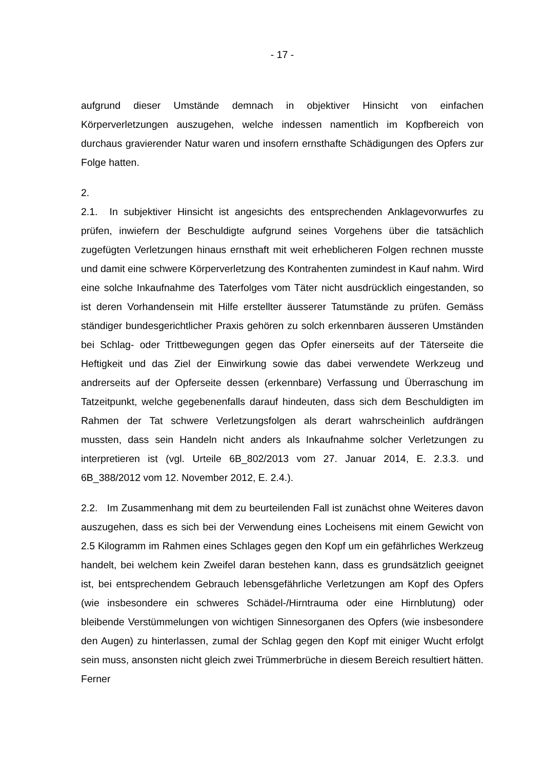- 17 -
aufgrund dieser Umstände demnach in objektiver Hinsicht von einfachen Körperverletzungen auszugehen, welche indessen namentlich im Kopfbereich von durchaus gravierender Natur waren und insofern ernsthafte Schädigungen des Opfers zur Folge hatten.
2.
2.1. In subjektiver Hinsicht ist angesichts des entsprechenden Anklagevorwurfes zu prüfen, inwiefern der Beschuldigte aufgrund seines Vorgehens über die tatsächlich zugefügten Verletzungen hinaus ernsthaft mit weit erheblicheren Folgen rechnen musste und damit eine schwere Körperverletzung des Kontrahenten zumindest in Kauf nahm. Wird eine solche Inkaufnahme des Taterfolges vom Täter nicht ausdrücklich eingestanden, so ist deren Vorhandensein mit Hilfe erstellter äusserer Tatumstände zu prüfen. Gemäss ständiger bundesgerichtlicher Praxis gehören zu solch erkennbaren äusseren Umständen bei Schlag- oder Trittbewegungen gegen das Opfer einerseits auf der Täterseite die Heftigkeit und das Ziel der Einwirkung sowie das dabei verwendete Werkzeug und andrerseits auf der Opferseite dessen (erkennbare) Verfassung und Überraschung im Tatzeitpunkt, welche gegebenenfalls darauf hindeuten, dass sich dem Beschuldigten im Rahmen der Tat schwere Verletzungsfolgen als derart wahrscheinlich aufdrängen mussten, dass sein Handeln nicht anders als Inkaufnahme solcher Verletzungen zu interpretieren ist (vgl. Urteile 6B_802/2013 vom 27. Januar 2014, E. 2.3.3. und 6B_388/2012 vom 12. November 2012, E. 2.4.).
2.2. Im Zusammenhang mit dem zu beurteilenden Fall ist zunächst ohne Weiteres davon auszugehen, dass es sich bei der Verwendung eines Locheisens mit einem Gewicht von 2.5 Kilogramm im Rahmen eines Schlages gegen den Kopf um ein gefährliches Werkzeug handelt, bei welchem kein Zweifel daran bestehen kann, dass es grundsätzlich geeignet ist, bei entsprechendem Gebrauch lebensgefährliche Verletzungen am Kopf des Opfers (wie insbesondere ein schweres Schädel-/Hirntrauma oder eine Hirnblutung) oder bleibende Verstümmelungen von wichtigen Sinnesorganen des Opfers (wie insbesondere den Augen) zu hinterlassen, zumal der Schlag gegen den Kopf mit einiger Wucht erfolgt sein muss, ansonsten nicht gleich zwei Trümmerbrüche in diesem Bereich resultiert hätten. Ferner